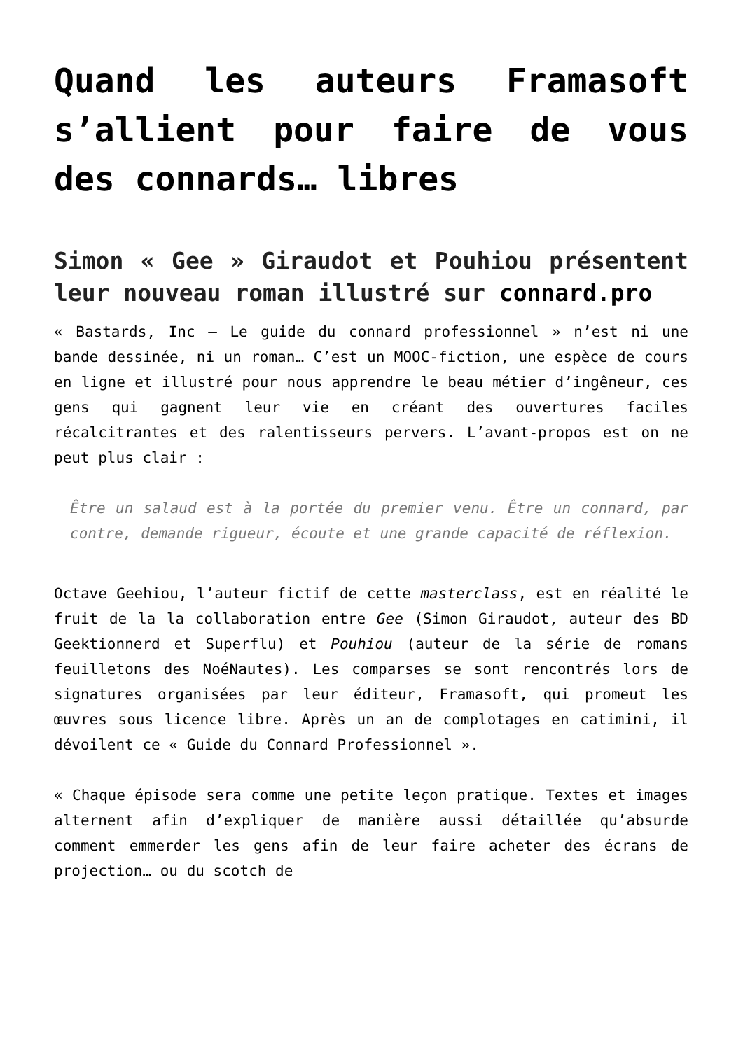Quand les auteurs Framasoft s’allient pour faire de vous des connards… libres
Simon « Gee » Giraudot et Pouhiou présentent leur nouveau roman illustré sur connard.pro
« Bastards, Inc – Le guide du connard professionnel » n’est ni une bande dessinée, ni un roman… C’est un MOOC-fiction, une espèce de cours en ligne et illustré pour nous apprendre le beau métier d’ingêneur, ces gens qui gagnent leur vie en créant des ouvertures faciles récalcitrantes et des ralentisseurs pervers. L’avant-propos est on ne peut plus clair :
Être un salaud est à la portée du premier venu. Être un connard, par contre, demande rigueur, écoute et une grande capacité de réflexion.
Octave Geehiou, l’auteur fictif de cette masterclass, est en réalité le fruit de la la collaboration entre Gee (Simon Giraudot, auteur des BD Geektionnerd et Superflu) et Pouhiou (auteur de la série de romans feuilletons des NoéNautes). Les comparses se sont rencontrés lors de signatures organisées par leur éditeur, Framasoft, qui promeut les œuvres sous licence libre. Après un an de complotages en catimini, il dévoilent ce « Guide du Connard Professionnel ».
« Chaque épisode sera comme une petite leçon pratique. Textes et images alternent afin d’expliquer de manière aussi détaillée qu’absurde comment emmerder les gens afin de leur faire acheter des écrans de projection… ou du scotch de